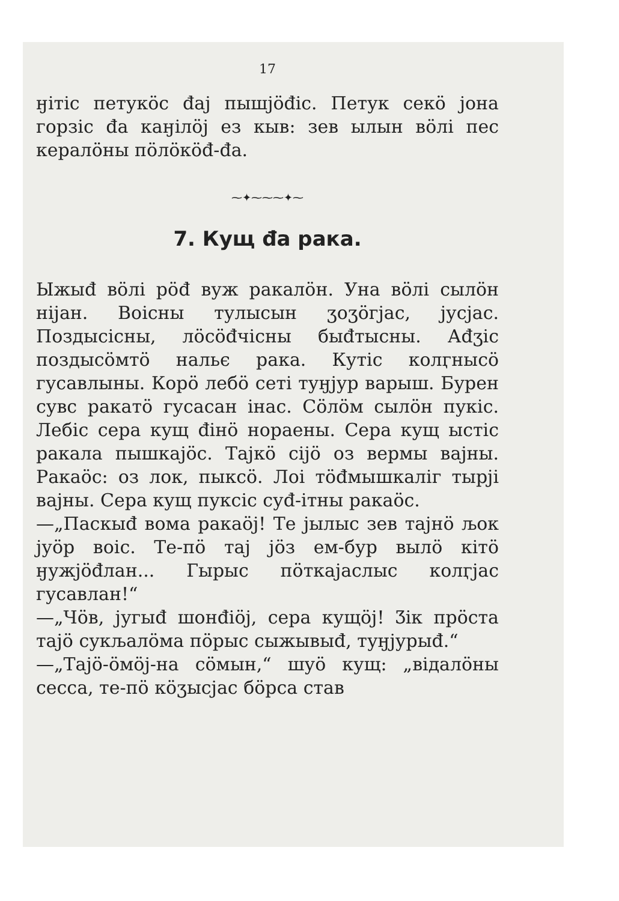17
ӈітіс петукӧс đај пышјӧđіс. Петук секӧ јона горзіс đа каӈілӧј ез кыв: зев ылын вӧлі пес кералӧны пӧлӧкӧđ-đа.
⁓✦⁓⁓⁓✦⁓
7. Кущ đа рака.
Ыжыđ вӧлі рӧđ вуж ракалӧн. Уна вӧлі сылӧн ніјан. Воісны тулысын ӡоӡӧгјас, јусјас. Поздысісны, лӧсӧđчісны быđтысны. Аđӡіс поздысӧмтӧ нальє рака. Кутіс колӷнысӧ гусавлыны. Корӧ лебӧ сеті туӈјур варыш. Бурен сувс ракатӧ гусасан інас. Сӧлӧм сылӧн пукіс. Лебіс сера кущ đінӧ нораены. Сера кущ ыстіс ракала пышкајӧс. Тајкӧ сіјӧ оз вермы вајны. Ракаӧс: оз лок, пыксӧ. Лоі тӧđмышкалiг тырјі вајны. Сера кущ пуксіс суđ-ітны ракаӧс.
—„Паскыđ вома ракаӧј! Те јылыс зев тајнӧ љок јуӧр воіс. Те-пӧ тај јӧз ем-бур вылӧ кітӧ ӈужјӧđлан... Гырыс пӧткајаслыс колӷјас гусавлан!“
—„Чӧв, југыđ шонđіӧј, сера кущӧј! Ӡік прӧста тајӧ сукљалӧма пӧрыс сыжывыđ, туӈјурыđ.“
—„Тајӧ-ӧмӧј-на сӧмын,“ шуӧ кущ: „відалӧны сесса, те-пӧ кӧӡысјас бӧрса став